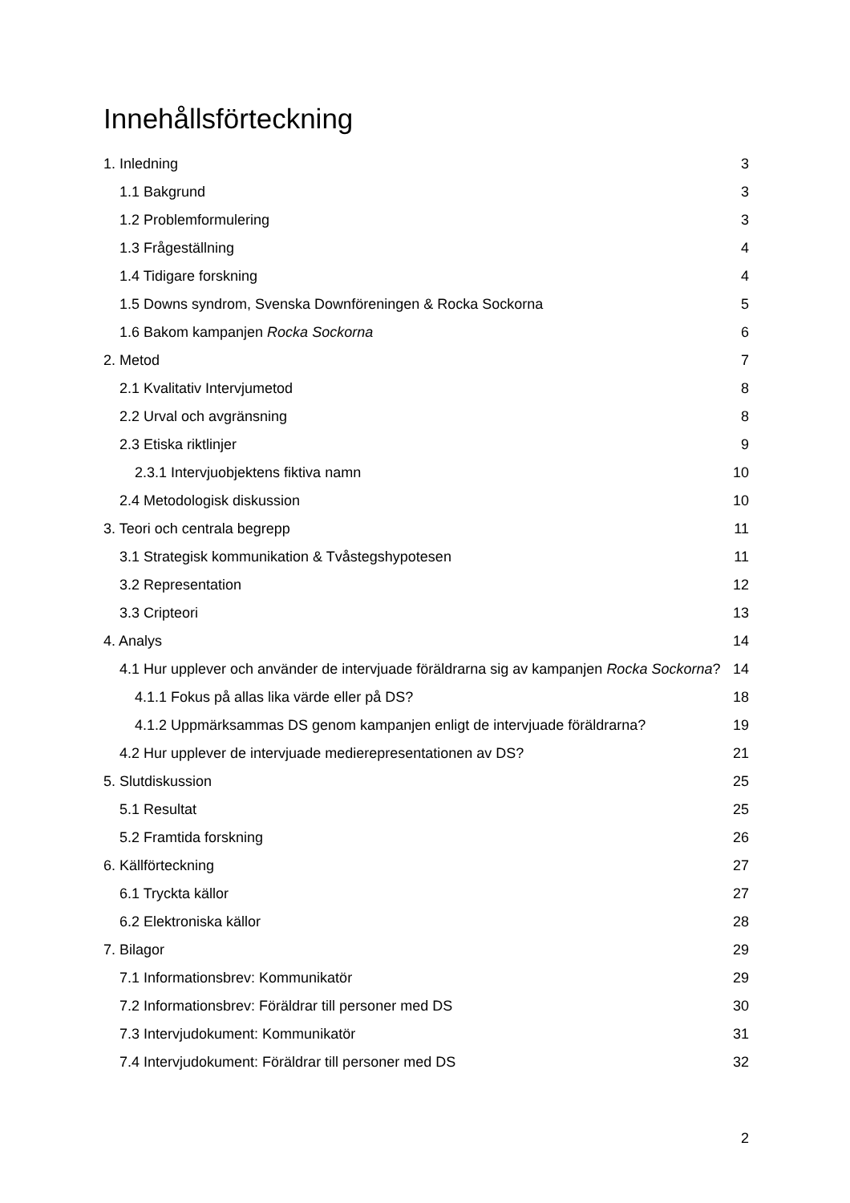Innehållsförteckning
1. Inledning 3
1.1 Bakgrund 3
1.2 Problemformulering 3
1.3 Frågeställning 4
1.4 Tidigare forskning 4
1.5 Downs syndrom, Svenska Downföreningen & Rocka Sockorna 5
1.6 Bakom kampanjen Rocka Sockorna 6
2. Metod 7
2.1 Kvalitativ Intervjumetod 8
2.2 Urval och avgränsning 8
2.3 Etiska riktlinjer 9
2.3.1 Intervjuobjektens fiktiva namn 10
2.4 Metodologisk diskussion 10
3. Teori och centrala begrepp 11
3.1 Strategisk kommunikation & Tvåstegshypotesen 11
3.2 Representation 12
3.3 Cripteori 13
4. Analys 14
4.1 Hur upplever och använder de intervjuade föräldrarna sig av kampanjen Rocka Sockorna? 14
4.1.1 Fokus på allas lika värde eller på DS? 18
4.1.2 Uppmärksammas DS genom kampanjen enligt de intervjuade föräldrarna? 19
4.2 Hur upplever de intervjuade medierepresentationen av DS? 21
5. Slutdiskussion 25
5.1 Resultat 25
5.2 Framtida forskning 26
6. Källförteckning 27
6.1 Tryckta källor 27
6.2 Elektroniska källor 28
7. Bilagor 29
7.1 Informationsbrev: Kommunikatör 29
7.2 Informationsbrev: Föräldrar till personer med DS 30
7.3 Intervjudokument: Kommunikatör 31
7.4 Intervjudokument: Föräldrar till personer med DS 32
2